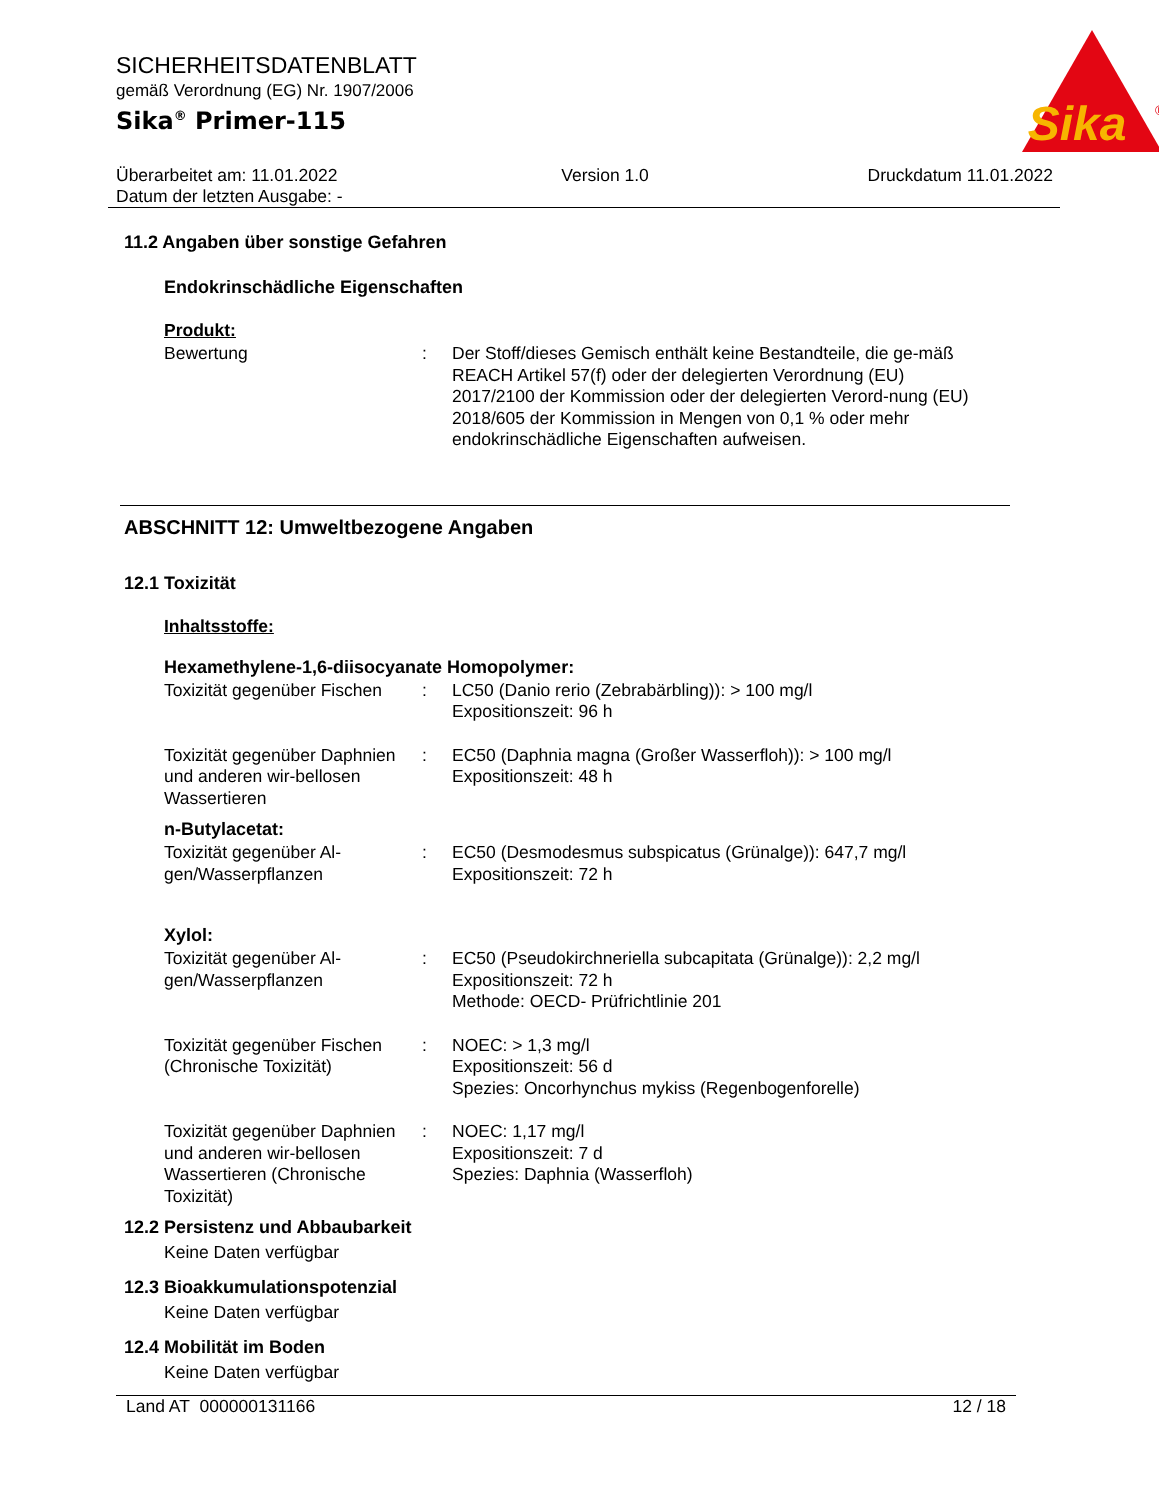SICHERHEITSDATENBLATT
gemäß Verordnung (EG) Nr. 1907/2006
Sika<sup>®</sup> Primer-115
Sika
®
Überarbeitet am: 11.01.2022
Datum der letzten Ausgabe: -
Version 1.0 Druckdatum 11.01.2022
11.2 Angaben über sonstige Gefahren
Endokrinschädliche Eigenschaften
Produkt:
Bewertung : Der Stoff/dieses Gemisch enthält keine Bestandteile, die ge-mäß REACH Artikel 57(f) oder der delegierten Verordnung (EU) 2017/2100 der Kommission oder der delegierten Verord-nung (EU) 2018/605 der Kommission in Mengen von 0,1 % oder mehr endokrinschädliche Eigenschaften aufweisen.
ABSCHNITT 12: Umweltbezogene Angaben
12.1 Toxizität
Inhaltsstoffe:
Hexamethylene-1,6-diisocyanate Homopolymer:
Toxizität gegenüber Fischen
: LC50 (Danio rerio (Zebrabärbling)): > 100 mg/l
Expositionszeit: 96 h
Toxizität gegenüber Daphnien und anderen wir-bellosen Wassertieren
: EC50 (Daphnia magna (Großer Wasserfloh)): > 100 mg/l
Expositionszeit: 48 h
n-Butylacetat:
Toxizität gegenüber Al-gen/Wasserpflanzen
: EC50 (Desmodesmus subspicatus (Grünalge)): 647,7 mg/l
Expositionszeit: 72 h
Xylol:
Toxizität gegenüber Al-gen/Wasserpflanzen
: EC50 (Pseudokirchneriella subcapitata (Grünalge)): 2,2 mg/l
Expositionszeit: 72 h
Methode: OECD- Prüfrichtlinie 201
Toxizität gegenüber Fischen (Chronische Toxizität)
: NOEC: > 1,3 mg/l
Expositionszeit: 56 d
Spezies: Oncorhynchus mykiss (Regenbogenforelle)
Toxizität gegenüber Daphnien und anderen wir-bellosen Wassertieren (Chronische Toxizität)
: NOEC: 1,17 mg/l
Expositionszeit: 7 d
Spezies: Daphnia (Wasserfloh)
12.2 Persistenz und Abbaubarkeit
Keine Daten verfügbar
12.3 Bioakkumulationspotenzial
Keine Daten verfügbar
12.4 Mobilität im Boden
Keine Daten verfügbar
Land AT 000000131166 12 / 18